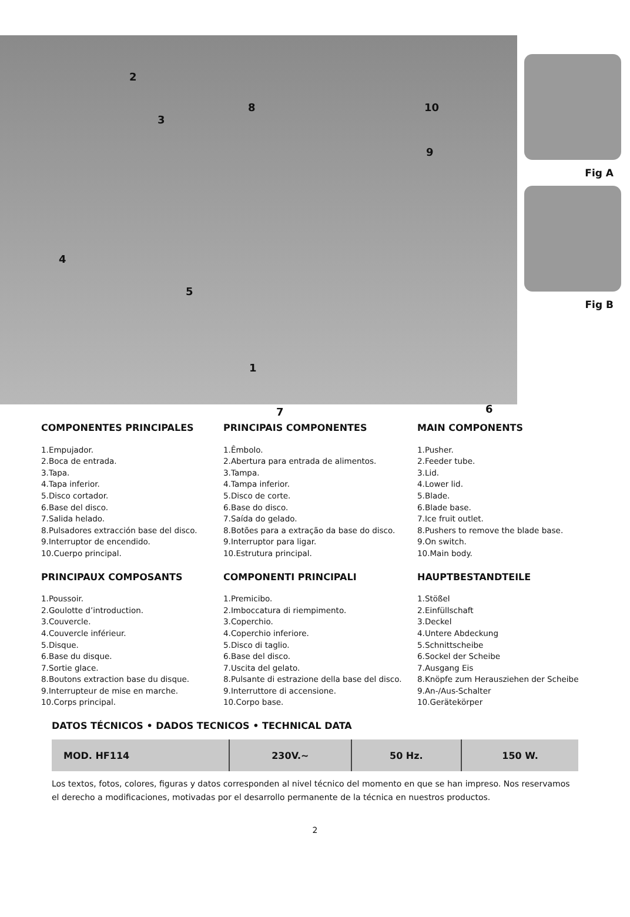2
3
4
5
1
7 6
8 10
9
Fig A
Fig B
COMPONENTES PRINCIPALES
1.Empujador.
2.Boca de entrada.
3.Tapa.
4.Tapa inferior.
5.Disco cortador.
6.Base del disco.
7.Salida helado.
8.Pulsadores extracción base del disco.
9.Interruptor de encendido.
10.Cuerpo principal.
PRINCIPAIS COMPONENTES
1.Êmbolo.
2.Abertura para entrada de alimentos.
3.Tampa.
4.Tampa inferior.
5.Disco de corte.
6.Base do disco.
7.Saída do gelado.
8.Botões para a extração da base do disco.
9.Interruptor para ligar.
10.Estrutura principal.
MAIN COMPONENTS
1.Pusher.
2.Feeder tube.
3.Lid.
4.Lower lid.
5.Blade.
6.Blade base.
7.Ice fruit outlet.
8.Pushers to remove the blade base.
9.On switch.
10.Main body.
PRINCIPAUX COMPOSANTS
1.Poussoir.
2.Goulotte d’introduction.
3.Couvercle.
4.Couvercle inférieur.
5.Disque.
6.Base du disque.
7.Sortie glace.
8.Boutons extraction base du disque.
9.Interrupteur de mise en marche.
10.Corps principal.
COMPONENTI PRINCIPALI
1.Premicibo.
2.Imboccatura di riempimento.
3.Coperchio.
4.Coperchio inferiore.
5.Disco di taglio.
6.Base del disco.
7.Uscita del gelato.
8.Pulsante di estrazione della base del disco.
9.Interruttore di accensione.
10.Corpo base.
HAUPTBESTANDTEILE
1.Stößel
2.Einfüllschaft
3.Deckel
4.Untere Abdeckung
5.Schnittscheibe
6.Sockel der Scheibe
7.Ausgang Eis
8.Knöpfe zum Herausziehen der Scheibe
9.An-/Aus-Schalter
10.Gerätekörper
DATOS TÉCNICOS • DADOS TECNICOS • TECHNICAL DATA
| MOD. HF114 | 230V.~ | 50 Hz. | 150 W. |
Los textos, fotos, colores, figuras y datos corresponden al nivel técnico del momento en que se han impreso. Nos reservamos el derecho a modificaciones, motivadas por el desarrollo permanente de la técnica en nuestros productos.
2